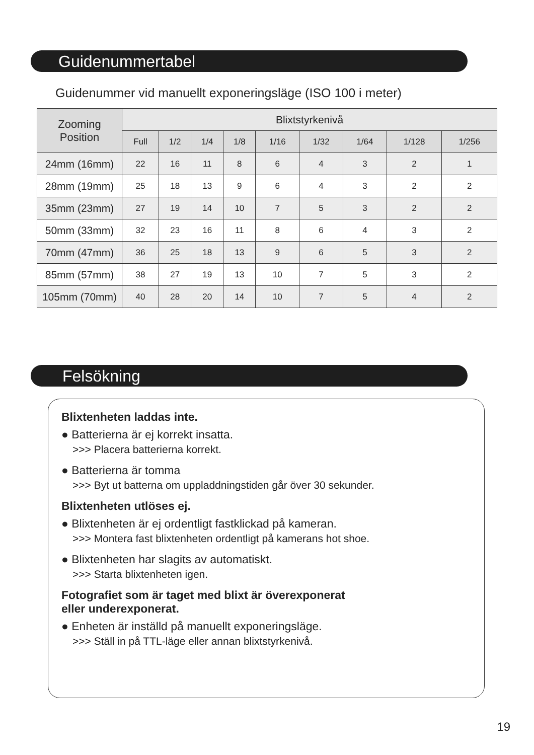Guidenummertabel
Guidenummer vid manuellt exponeringsläge (ISO 100 i meter)
| Zooming Position | Blixtstyrkenivå | | | | | | | | |
| --- | --- | --- | --- | --- | --- | --- | --- | --- | --- |
| | Full | 1/2 | 1/4 | 1/8 | 1/16 | 1/32 | 1/64 | 1/128 | 1/256 |
| 24mm (16mm) | 22 | 16 | 11 | 8 | 6 | 4 | 3 | 2 | 1 |
| 28mm (19mm) | 25 | 18 | 13 | 9 | 6 | 4 | 3 | 2 | 2 |
| 35mm (23mm) | 27 | 19 | 14 | 10 | 7 | 5 | 3 | 2 | 2 |
| 50mm (33mm) | 32 | 23 | 16 | 11 | 8 | 6 | 4 | 3 | 2 |
| 70mm (47mm) | 36 | 25 | 18 | 13 | 9 | 6 | 5 | 3 | 2 |
| 85mm (57mm) | 38 | 27 | 19 | 13 | 10 | 7 | 5 | 3 | 2 |
| 105mm (70mm) | 40 | 28 | 20 | 14 | 10 | 7 | 5 | 4 | 2 |
Felsökning
Blixtenheten laddas inte.
● Batterierna är ej korrekt insatta.
>>> Placera batterierna korrekt.
● Batterierna är tomma
>>> Byt ut batterna om uppladdningstiden går över 30 sekunder.
Blixtenheten utlöses ej.
● Blixtenheten är ej ordentligt fastklickad på kameran.
>>> Montera fast blixtenheten ordentligt på kamerans hot shoe.
● Blixtenheten har slagits av automatiskt.
>>> Starta blixtenheten igen.
Fotografiet som är taget med blixt är överexponerat
eller underexponerat.
● Enheten är inställd på manuellt exponeringsläge.
>>> Ställ in på TTL-läge eller annan blixtstyrkenivå.
19